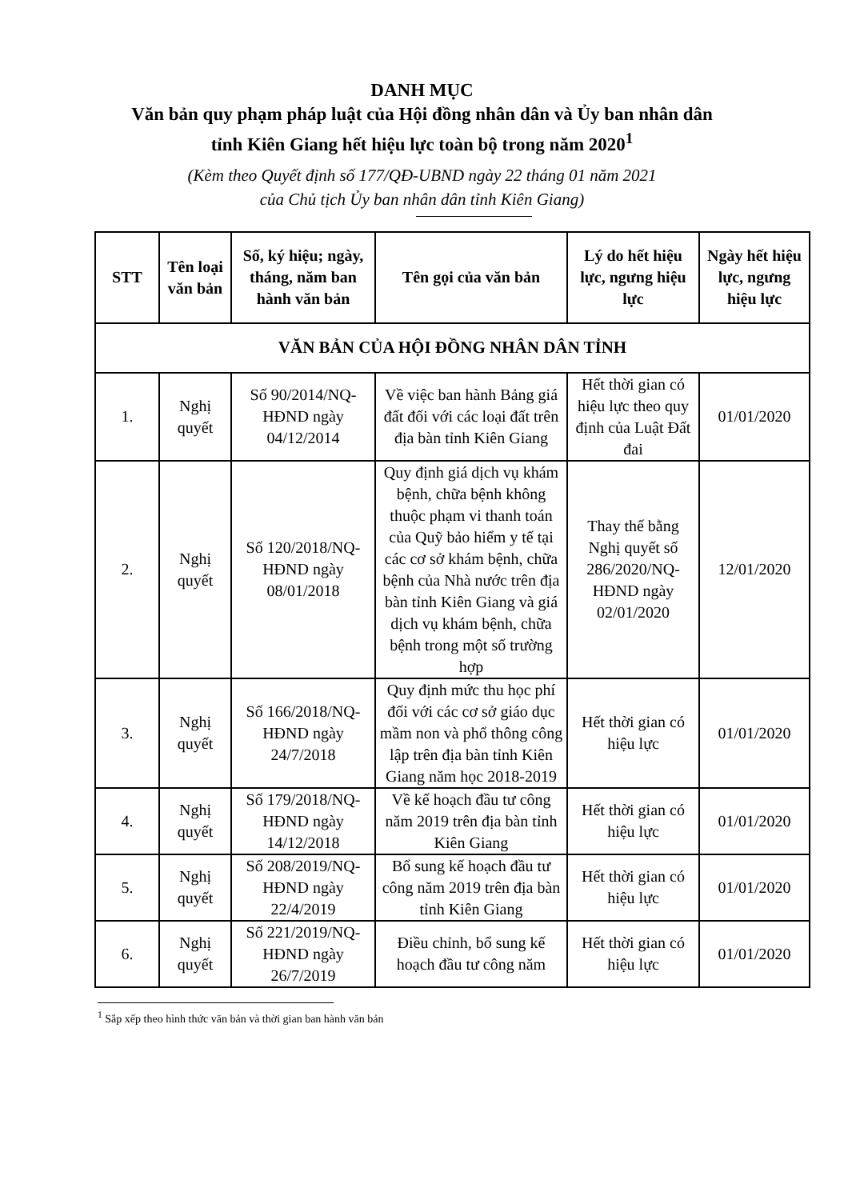DANH MỤC
Văn bản quy phạm pháp luật của Hội đồng nhân dân và Ủy ban nhân dân
tỉnh Kiên Giang hết hiệu lực toàn bộ trong năm 2020<sup>1</sup>
(Kèm theo Quyết định số 177/QĐ-UBND ngày 22 tháng 01 năm 2021
của Chủ tịch Ủy ban nhân dân tỉnh Kiên Giang)
| STT | Tên loại văn bản | Số, ký hiệu; ngày, tháng, năm ban hành văn bản | Tên gọi của văn bản | Lý do hết hiệu lực, ngưng hiệu lực | Ngày hết hiệu lực, ngưng hiệu lực |
| --- | --- | --- | --- | --- | --- |
| VĂN BẢN CỦA HỘI ĐỒNG NHÂN DÂN TỈNH | | | | | |
| 1. | Nghị quyết | Số 90/2014/NQ-HĐND ngày 04/12/2014 | Về việc ban hành Bảng giá đất đối với các loại đất trên địa bàn tỉnh Kiên Giang | Hết thời gian có hiệu lực theo quy định của Luật Đất đai | 01/01/2020 |
| 2. | Nghị quyết | Số 120/2018/NQ-HĐND ngày 08/01/2018 | Quy định giá dịch vụ khám bệnh, chữa bệnh không thuộc phạm vi thanh toán của Quỹ bảo hiểm y tế tại các cơ sở khám bệnh, chữa bệnh của Nhà nước trên địa bàn tỉnh Kiên Giang và giá dịch vụ khám bệnh, chữa bệnh trong một số trường hợp | Thay thế bằng Nghị quyết số 286/2020/NQ-HĐND ngày 02/01/2020 | 12/01/2020 |
| 3. | Nghị quyết | Số 166/2018/NQ-HĐND ngày 24/7/2018 | Quy định mức thu học phí đối với các cơ sở giáo dục mầm non và phổ thông công lập trên địa bàn tỉnh Kiên Giang năm học 2018-2019 | Hết thời gian có hiệu lực | 01/01/2020 |
| 4. | Nghị quyết | Số 179/2018/NQ-HĐND ngày 14/12/2018 | Về kế hoạch đầu tư công năm 2019 trên địa bàn tỉnh Kiên Giang | Hết thời gian có hiệu lực | 01/01/2020 |
| 5. | Nghị quyết | Số 208/2019/NQ-HĐND ngày 22/4/2019 | Bổ sung kế hoạch đầu tư công năm 2019 trên địa bàn tỉnh Kiên Giang | Hết thời gian có hiệu lực | 01/01/2020 |
| 6. | Nghị quyết | Số 221/2019/NQ-HĐND ngày 26/7/2019 | Điều chỉnh, bổ sung kế hoạch đầu tư công năm | Hết thời gian có hiệu lực | 01/01/2020 |
<sup>1</sup> Sắp xếp theo hình thức văn bản và thời gian ban hành văn bản